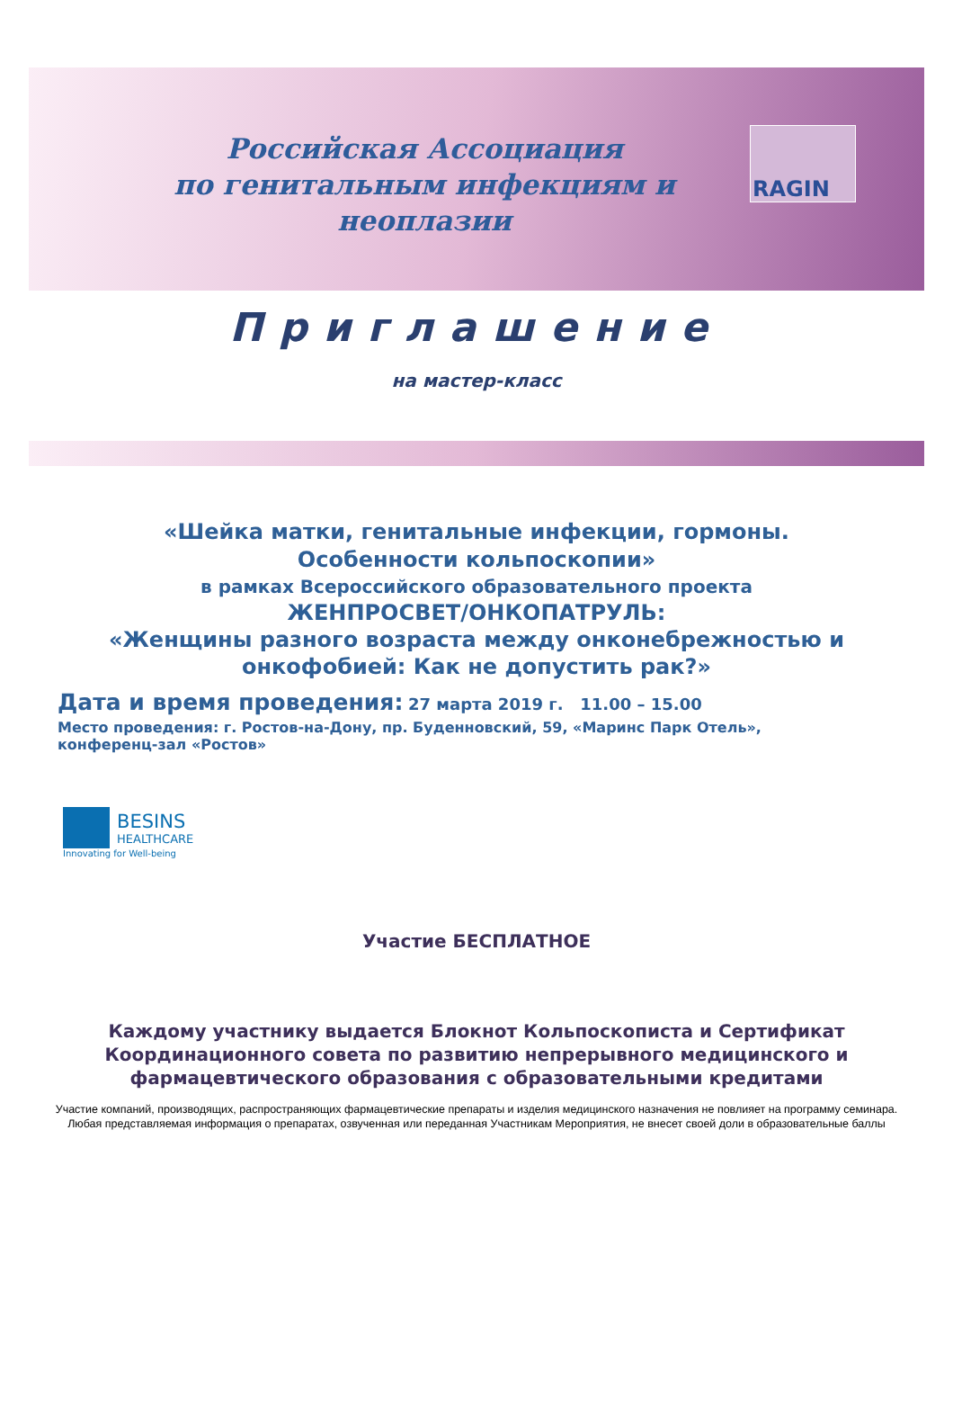Российская Ассоциация
по генитальным инфекциям и неоплазии
RAGIN
Приглашение
на мастер-класс
«Шейка матки, генитальные инфекции, гормоны.
Особенности кольпоскопии»
в рамках Всероссийского образовательного проекта
ЖЕНПРОСВЕТ/ОНКОПАТРУЛЬ:
«Женщины разного возраста между онконебрежностью и
онкофобией: Как не допустить рак?»
Дата и время проведения: 27 марта 2019 г. 11.00 – 15.00
Место проведения: г. Ростов-на-Дону, пр. Буденновский, 59, «Маринс Парк Отель»,
конференц-зал «Ростов»
BESINS
HEALTHCARE
Innovating for Well-being
Участие БЕСПЛАТНОЕ
Каждому участнику выдается Блокнот Кольпоскописта и Сертификат
Координационного совета по развитию непрерывного медицинского и
фармацевтического образования с образовательными кредитами
Участие компаний, производящих, распространяющих фармацевтические препараты и изделия медицинского назначения не повлияет на программу семинара. Любая представляемая информация о препаратах, озвученная или переданная Участникам Мероприятия, не внесет своей доли в образовательные баллы